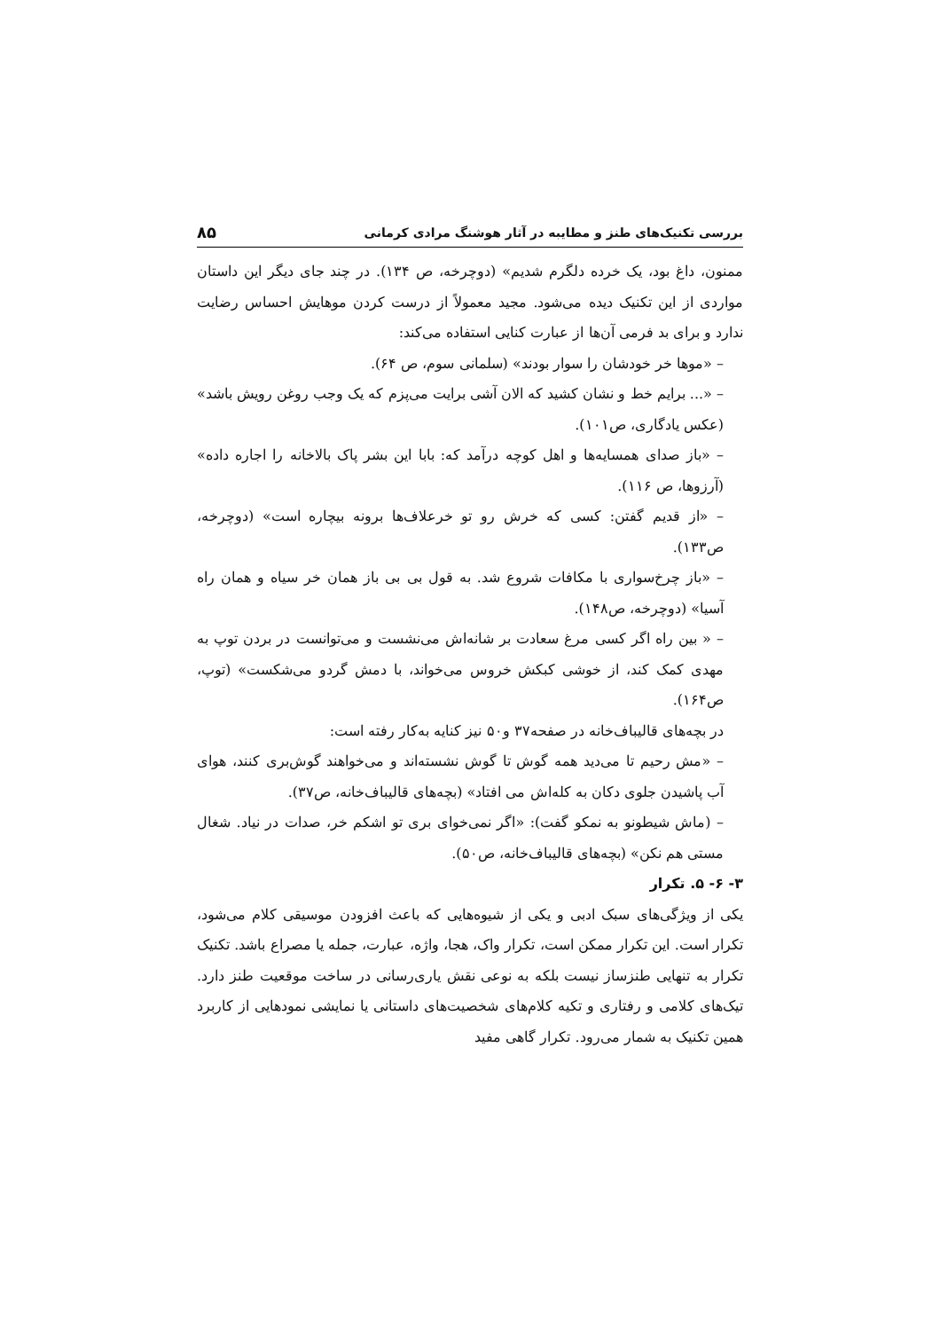بررسی تکنیک‌های طنز و مطایبه در آثار هوشنگ مرادی کرمانی ۸۵
ممنون، داغ بود، یک خرده دلگرم شدیم» (دوچرخه، ص ۱۳۴). در چند جای دیگر این داستان مواردی از این تکنیک دیده می‌شود. مجید معمولاً از درست کردن موهایش احساس رضایت ندارد و برای بد فرمی آن‌ها از عبارت کنایی استفاده می‌کند:
– «موها خر خودشان را سوار بودند» (سلمانی سوم، ص ۶۴).
– «... برایم خط و نشان کشید که الان آشی برایت می‌پزم که یک وجب روغن رویش باشد» (عکس یادگاری، ص۱۰۱).
– «باز صدای همسایه‌ها و اهل کوچه درآمد که: بابا این بشر پاک بالاخانه را اجاره داده» (آرزوها، ص ۱۱۶).
– «از قدیم گفتن: کسی که خرش رو تو خرعلاف‌ها برونه بیچاره است» (دوچرخه، ص۱۳۳).
– «باز چرخ‌سواری با مکافات شروع شد. به قول بی بی باز همان خر سیاه و همان راه آسیا» (دوچرخه، ص۱۴۸).
– « بین راه اگر کسی مرغ سعادت بر شانه‌اش می‌نشست و می‌توانست در بردن توپ به مهدی کمک کند، از خوشی کبکش خروس می‌خواند، با دمش گردو می‌شکست» (توپ، ص۱۶۴).
در بچه‌های قالیباف‌خانه در صفحه۳۷ و۵۰ نیز کنایه به‌کار رفته است:
– «مش رحیم تا می‌دید همه گوش تا گوش نشسته‌اند و می‌خواهند گوش‌بری کنند، هوای آب پاشیدن جلوی دکان به کله‌اش می افتاد» (بچه‌های قالیباف‌خانه، ص۳۷).
– (ماش شیطونو به نمکو گفت): «اگر نمی‌خوای بری تو اشکم خر، صدات در نیاد. شغال مستی هم نکن» (بچه‌های قالیباف‌خانه، ص۵۰).
۳- ۶- ۵. تکرار
یکی از ویژگی‌های سبک ادبی و یکی از شیوه‌هایی که باعث افزودن موسیقی کلام می‌شود، تکرار است. این تکرار ممکن است، تکرار واک، هجا، واژه، عبارت، جمله یا مصراع باشد. تکنیک تکرار به تنهایی طنزساز نیست بلکه به نوعی نقش یاری‌رسانی در ساخت موقعیت طنز دارد. تیک‌های کلامی و رفتاری و تکیه کلام‌های شخصیت‌های داستانی یا نمایشی نمودهایی از کاربرد همین تکنیک به شمار می‌رود. تکرار گاهی مفید